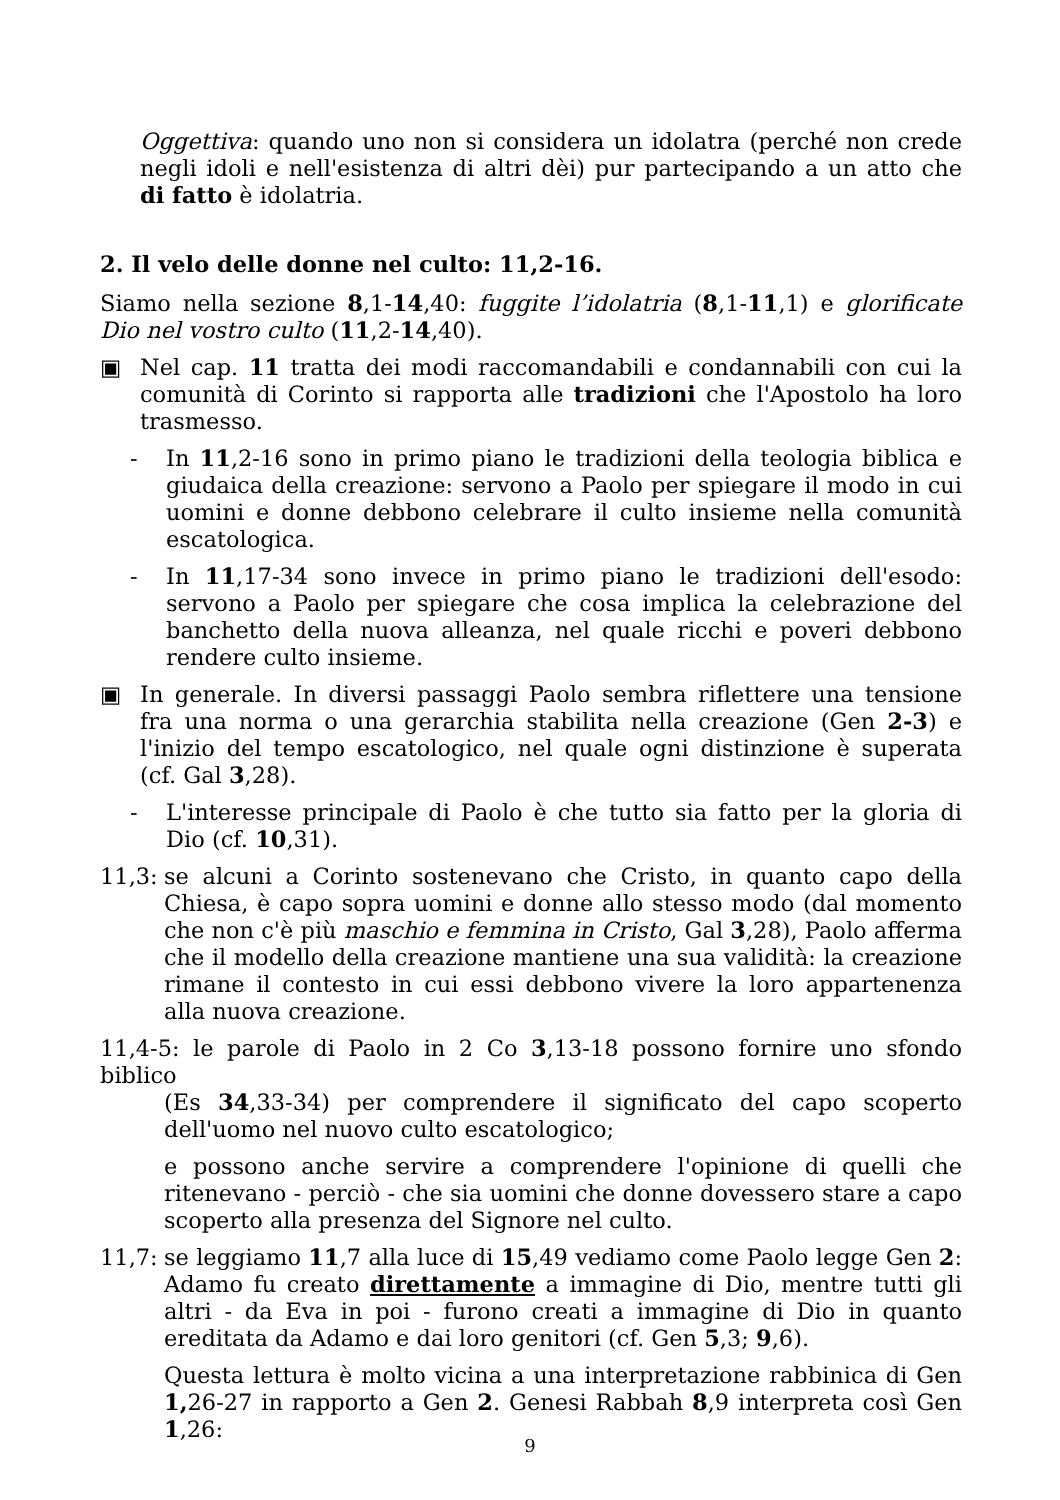Oggettiva: quando uno non si considera un idolatra (perché non crede negli idoli e nell'esistenza di altri dèi) pur partecipando a un atto che di fatto è idolatria.
2. Il velo delle donne nel culto: 11,2-16.
Siamo nella sezione 8,1-14,40: fuggite l’idolatria (8,1-11,1) e glorificate Dio nel vostro culto (11,2-14,40).
▣ Nel cap. 11 tratta dei modi raccomandabili e condannabili con cui la comunità di Corinto si rapporta alle tradizioni che l'Apostolo ha loro trasmesso.
- In 11,2-16 sono in primo piano le tradizioni della teologia biblica e giudaica della creazione: servono a Paolo per spiegare il modo in cui uomini e donne debbono celebrare il culto insieme nella comunità escatologica.
- In 11,17-34 sono invece in primo piano le tradizioni dell'esodo: servono a Paolo per spiegare che cosa implica la celebrazione del banchetto della nuova alleanza, nel quale ricchi e poveri debbono rendere culto insieme.
▣ In generale. In diversi passaggi Paolo sembra riflettere una tensione fra una norma o una gerarchia stabilita nella creazione (Gen 2-3) e l'inizio del tempo escatologico, nel quale ogni distinzione è superata (cf. Gal 3,28).
- L'interesse principale di Paolo è che tutto sia fatto per la gloria di Dio (cf. 10,31).
11,3: se alcuni a Corinto sostenevano che Cristo, in quanto capo della Chiesa, è capo sopra uomini e donne allo stesso modo (dal momento che non c'è più maschio e femmina in Cristo, Gal 3,28), Paolo afferma che il modello della creazione mantiene una sua validità: la creazione rimane il contesto in cui essi debbono vivere la loro appartenenza alla nuova creazione.
11,4-5: le parole di Paolo in 2 Co 3,13-18 possono fornire uno sfondo biblico
(Es 34,33-34) per comprendere il significato del capo scoperto dell'uomo nel nuovo culto escatologico;
e possono anche servire a comprendere l'opinione di quelli che ritenevano - perciò - che sia uomini che donne dovessero stare a capo scoperto alla presenza del Signore nel culto.
11,7: se leggiamo 11,7 alla luce di 15,49 vediamo come Paolo legge Gen 2: Adamo fu creato direttamente a immagine di Dio, mentre tutti gli altri - da Eva in poi - furono creati a immagine di Dio in quanto ereditata da Adamo e dai loro genitori (cf. Gen 5,3; 9,6).
Questa lettura è molto vicina a una interpretazione rabbinica di Gen 1, 26-27 in rapporto a Gen 2. Genesi Rabbah 8,9 interpreta così Gen 1,26:
9